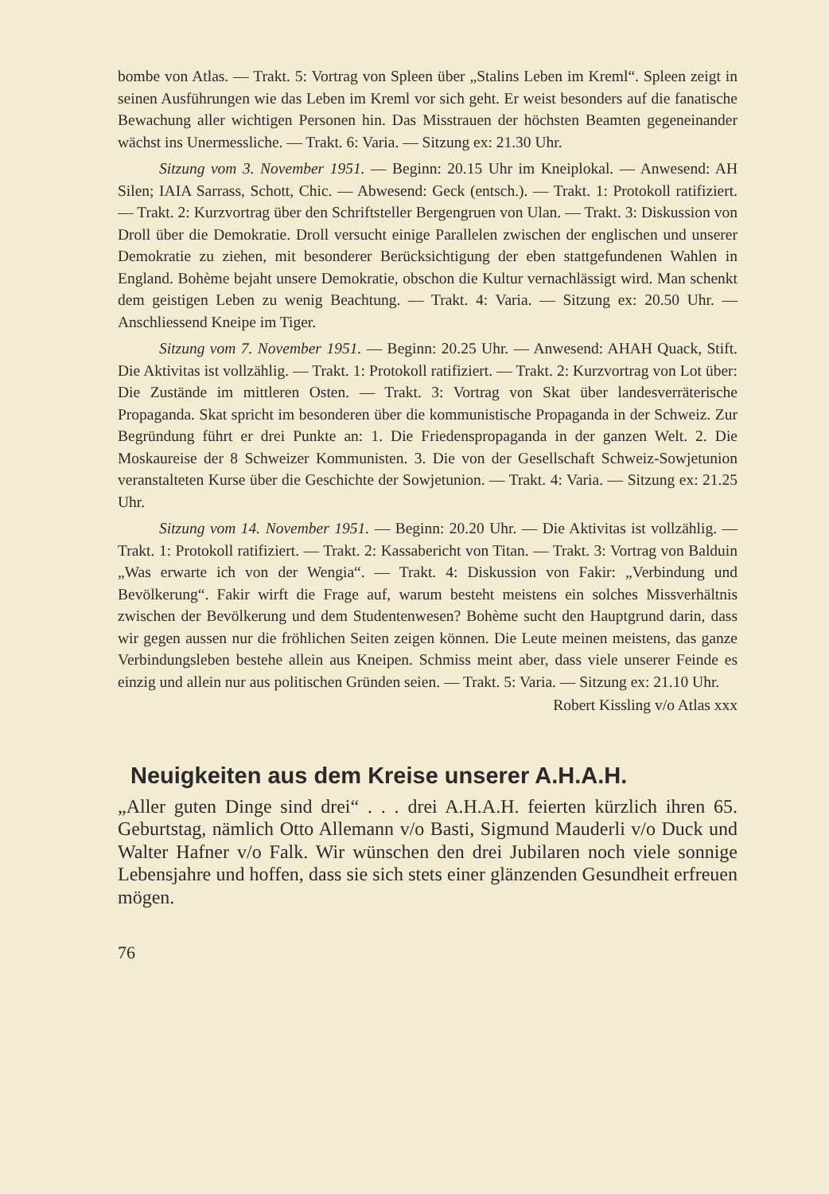bombe von Atlas. — Trakt. 5: Vortrag von Spleen über „Stalins Leben im Kreml“. Spleen zeigt in seinen Ausführungen wie das Leben im Kreml vor sich geht. Er weist besonders auf die fanatische Bewachung aller wichtigen Personen hin. Das Misstrauen der höchsten Beamten gegeneinander wächst ins Unermessliche. — Trakt. 6: Varia. — Sitzung ex: 21.30 Uhr.
Sitzung vom 3. November 1951. — Beginn: 20.15 Uhr im Kneiplokal. — Anwesend: AH Silen; IAIA Sarrass, Schott, Chic. — Abwesend: Geck (entsch.). — Trakt. 1: Protokoll ratifiziert. — Trakt. 2: Kurzvortrag über den Schriftsteller Bergengruen von Ulan. — Trakt. 3: Diskussion von Droll über die Demokratie. Droll versucht einige Parallelen zwischen der englischen und unserer Demokratie zu ziehen, mit besonderer Berücksichtigung der eben stattgefundenen Wahlen in England. Bohème bejaht unsere Demokratie, obschon die Kultur vernachlässigt wird. Man schenkt dem geistigen Leben zu wenig Beachtung. — Trakt. 4: Varia. — Sitzung ex: 20.50 Uhr. — Anschliessend Kneipe im Tiger.
Sitzung vom 7. November 1951. — Beginn: 20.25 Uhr. — Anwesend: AHAH Quack, Stift. Die Aktivitas ist vollzählig. — Trakt. 1: Protokoll ratifiziert. — Trakt. 2: Kurzvortrag von Lot über: Die Zustände im mittleren Osten. — Trakt. 3: Vortrag von Skat über landesverräterische Propaganda. Skat spricht im besonderen über die kommunistische Propaganda in der Schweiz. Zur Begründung führt er drei Punkte an: 1. Die Friedenspropaganda in der ganzen Welt. 2. Die Moskaureise der 8 Schweizer Kommunisten. 3. Die von der Gesellschaft Schweiz-Sowjetunion veranstalteten Kurse über die Geschichte der Sowjetunion. — Trakt. 4: Varia. — Sitzung ex: 21.25 Uhr.
Sitzung vom 14. November 1951. — Beginn: 20.20 Uhr. — Die Aktivitas ist vollzählig. — Trakt. 1: Protokoll ratifiziert. — Trakt. 2: Kassabericht von Titan. — Trakt. 3: Vortrag von Balduin „Was erwarte ich von der Wengia“. — Trakt. 4: Diskussion von Fakir: „Verbindung und Bevölkerung“. Fakir wirft die Frage auf, warum besteht meistens ein solches Missverhältnis zwischen der Bevölkerung und dem Studentenwesen? Bohème sucht den Hauptgrund darin, dass wir gegen aussen nur die fröhlichen Seiten zeigen können. Die Leute meinen meistens, das ganze Verbindungsleben bestehe allein aus Kneipen. Schmiss meint aber, dass viele unserer Feinde es einzig und allein nur aus politischen Gründen seien. — Trakt. 5: Varia. — Sitzung ex: 21.10 Uhr.
Robert Kissling v/o Atlas xxx
Neuigkeiten aus dem Kreise unserer A.H.A.H.
„Aller guten Dinge sind drei“ . . . drei A.H.A.H. feierten kürzlich ihren 65. Geburtstag, nämlich Otto Allemann v/o Basti, Sigmund Mauderli v/o Duck und Walter Hafner v/o Falk. Wir wünschen den drei Jubilaren noch viele sonnige Lebensjahre und hoffen, dass sie sich stets einer glänzenden Gesundheit erfreuen mögen.
76